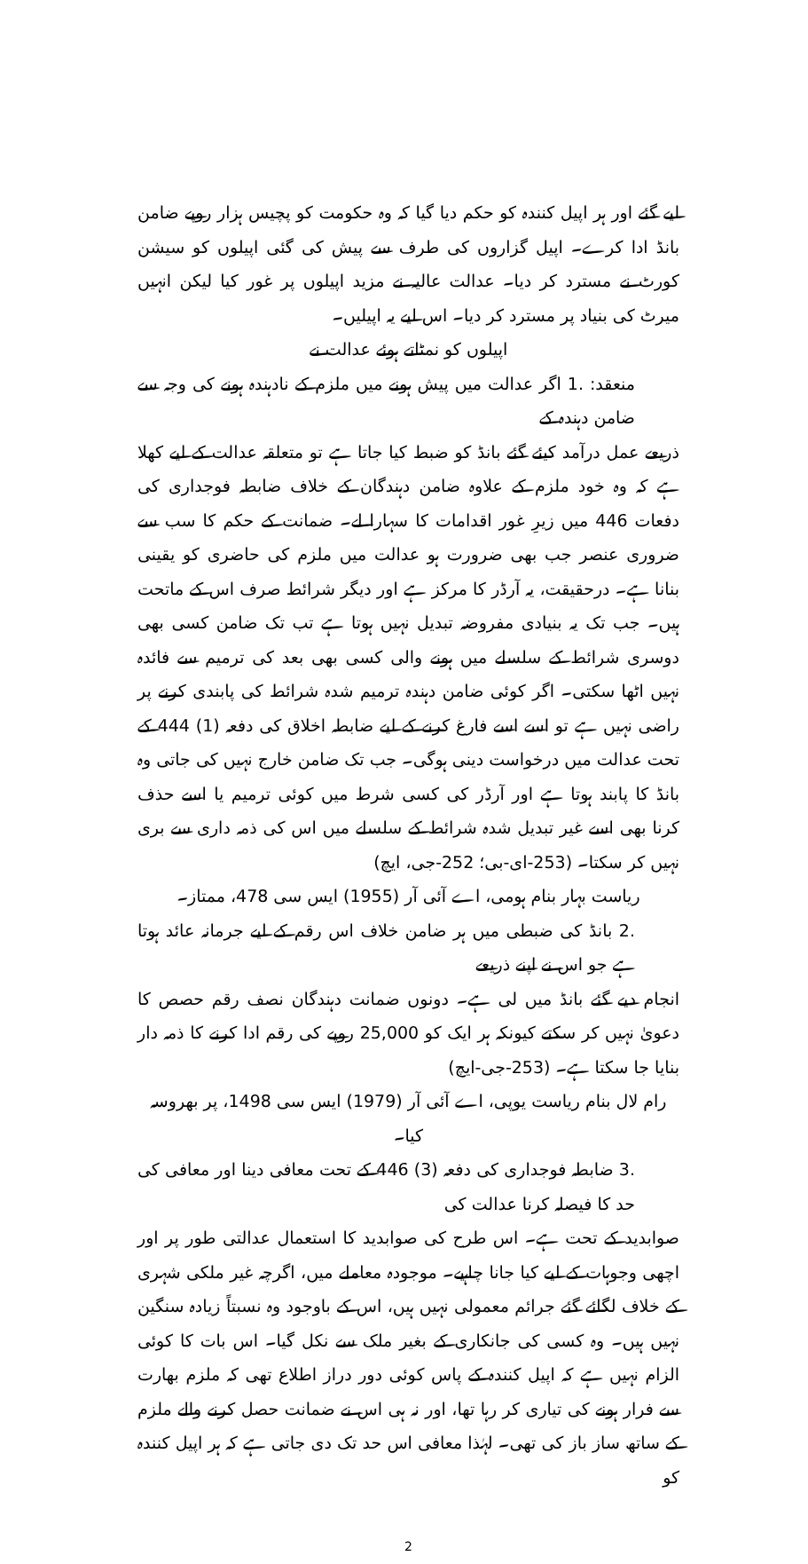لیے گئے اور ہر اپیل کنندہ کو حکم دیا گیا کہ وہ حکومت کو پچیس ہزار روپے ضامن بانڈ ادا کرے۔ اپیل گزاروں کی طرف سے پیش کی گئی اپیلوں کو سیشن کورٹ نے مسترد کر دیا۔ عدالت عالیہ نے مزید اپیلوں پر غور کیا لیکن انہیں میرٹ کی بنیاد پر مسترد کر دیا۔ اس لیے یہ اپیلیں۔
اپیلوں کو نمٹاتے ہوئے عدالت نے
منعقد: .1 اگر عدالت میں پیش ہونے میں ملزم کے نادہندہ ہونے کی وجہ سے ضامن دہندہ کے
ذریعے عمل درآمد کیئے گئے بانڈ کو ضبط کیا جاتا ہے تو متعلقہ عدالت کے لیے کھلا ہے کہ وہ خود ملزم کے علاوہ ضامن دہندگان کے خلاف ضابطہ فوجداری کی دفعات 446 میں زیرِ غور اقدامات کا سہارا لے۔ ضمانت کے حکم کا سب سے ضروری عنصر جب بھی ضرورت ہو عدالت میں ملزم کی حاضری کو یقینی بنانا ہے۔ درحقیقت، یہ آرڈر کا مرکز ہے اور دیگر شرائط صرف اس کے ماتحت ہیں۔ جب تک یہ بنیادی مفروضہ تبدیل نہیں ہوتا ہے تب تک ضامن کسی بھی دوسری شرائط کے سلسلے میں ہونے والی کسی بھی بعد کی ترمیم سے فائدہ نہیں اٹھا سکتی۔ اگر کوئی ضامن دہندہ ترمیم شدہ شرائط کی پابندی کرنے پر راضی نہیں ہے تو اسے اسے فارغ کرنے کے لیے ضابطہ اخلاق کی دفعہ (1) 444 کے تحت عدالت میں درخواست دینی ہوگی۔ جب تک ضامن خارج نہیں کی جاتی وہ بانڈ کا پابند ہوتا ہے اور آرڈر کی کسی شرط میں کوئی ترمیم یا اسے حذف کرنا بھی اسے غیر تبدیل شدہ شرائط کے سلسلے میں اس کی ذمہ داری سے بری نہیں کر سکتا۔ (253-ای-بی؛ 252-جی، ایچ)
ریاست بہار بنام ہومی، اے آئی آر (1955) ایس سی 478، ممتاز۔
.2 بانڈ کی ضبطی میں ہر ضامن خلاف اس رقم کے لیے جرمانہ عائد ہوتا ہے جو اس نے اپنے ذریعے
انجام دیے گئے بانڈ میں لی ہے۔ دونوں ضمانت دہندگان نصف رقم حصص کا دعویٰ نہیں کر سکتے کیونکہ ہر ایک کو 25,000 روپے کی رقم ادا کرنے کا ذمہ دار بنایا جا سکتا ہے۔ (253-جی-ایچ)
رام لال بنام ریاست یوپی، اے آئی آر (1979) ایس سی 1498، پر بھروسہ کیا۔
.3 ضابطہ فوجداری کی دفعہ (3) 446 کے تحت معافی دینا اور معافی کی حد کا فیصلہ کرنا عدالت کی
صوابدید کے تحت ہے۔ اس طرح کی صوابدید کا استعمال عدالتی طور پر اور اچھی وجوہات کے لیے کیا جانا چاہیے۔ موجودہ معاملے میں، اگرچہ غیر ملکی شہری کے خلاف لگائے گئے جرائم معمولی نہیں ہیں، اس کے باوجود وہ نسبتاً زیادہ سنگین نہیں ہیں۔ وہ کسی کی جانکاری کے بغیر ملک سے نکل گیا۔ اس بات کا کوئی الزام نہیں ہے کہ اپیل کنندہ کے پاس کوئی دور دراز اطلاع تھی کہ ملزم بھارت سے فرار ہونے کی تیاری کر رہا تھا، اور نہ ہی اس نے ضمانت حصل کرنے والے ملزم کے ساتھ ساز باز کی تھی۔ لہٰذا معافی اس حد تک دی جاتی ہے کہ ہر اپیل کنندہ کو
2